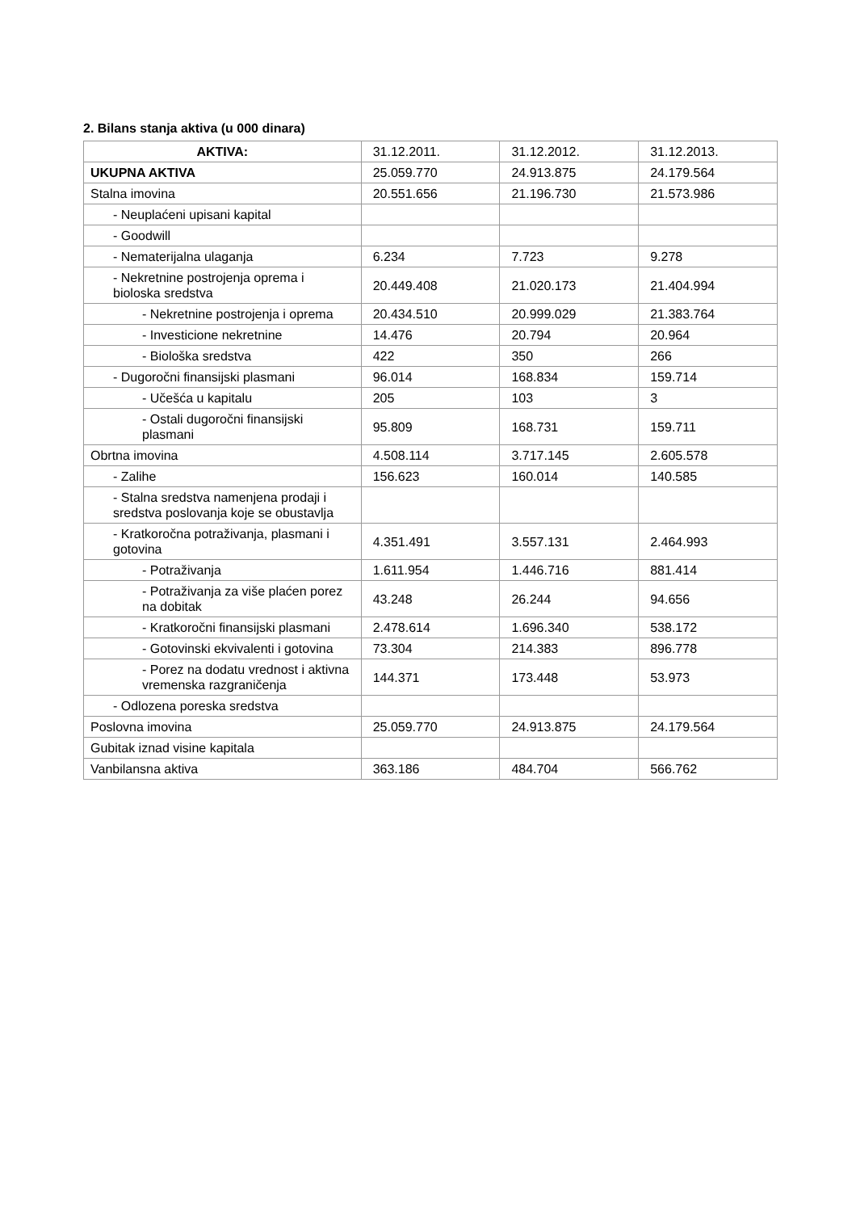2. Bilans stanja aktiva (u 000 dinara)
| AKTIVA: | 31.12.2011. | 31.12.2012. | 31.12.2013. |
| UKUPNA AKTIVA | 25.059.770 | 24.913.875 | 24.179.564 |
| Stalna imovina | 20.551.656 | 21.196.730 | 21.573.986 |
| - Neuplaćeni upisani kapital | | | |
| - Goodwill | | | |
| - Nematerijalna ulaganja | 6.234 | 7.723 | 9.278 |
| - Nekretnine postrojenja oprema i bioloska sredstva | 20.449.408 | 21.020.173 | 21.404.994 |
| - Nekretnine postrojenja i oprema | 20.434.510 | 20.999.029 | 21.383.764 |
| - Investicione nekretnine | 14.476 | 20.794 | 20.964 |
| - Biološka sredstva | 422 | 350 | 266 |
| - Dugoročni finansijski plasmani | 96.014 | 168.834 | 159.714 |
| - Učešća u kapitalu | 205 | 103 | 3 |
| - Ostali dugoročni finansijski plasmani | 95.809 | 168.731 | 159.711 |
| Obrtna imovina | 4.508.114 | 3.717.145 | 2.605.578 |
| - Zalihe | 156.623 | 160.014 | 140.585 |
| - Stalna sredstva namenjena prodaji i sredstva poslovanja koje se obustavlja | | | |
| - Kratkoročna potraživanja, plasmani i gotovina | 4.351.491 | 3.557.131 | 2.464.993 |
| - Potraživanja | 1.611.954 | 1.446.716 | 881.414 |
| - Potraživanja za više plaćen porez na dobitak | 43.248 | 26.244 | 94.656 |
| - Kratkoročni finansijski plasmani | 2.478.614 | 1.696.340 | 538.172 |
| - Gotovinski ekvivalenti i gotovina | 73.304 | 214.383 | 896.778 |
| - Porez na dodatu vrednost i aktivna vremenska razgraničenja | 144.371 | 173.448 | 53.973 |
| - Odlozena poreska sredstva | | | |
| Poslovna imovina | 25.059.770 | 24.913.875 | 24.179.564 |
| Gubitak iznad visine kapitala | | | |
| Vanbilansna aktiva | 363.186 | 484.704 | 566.762 |